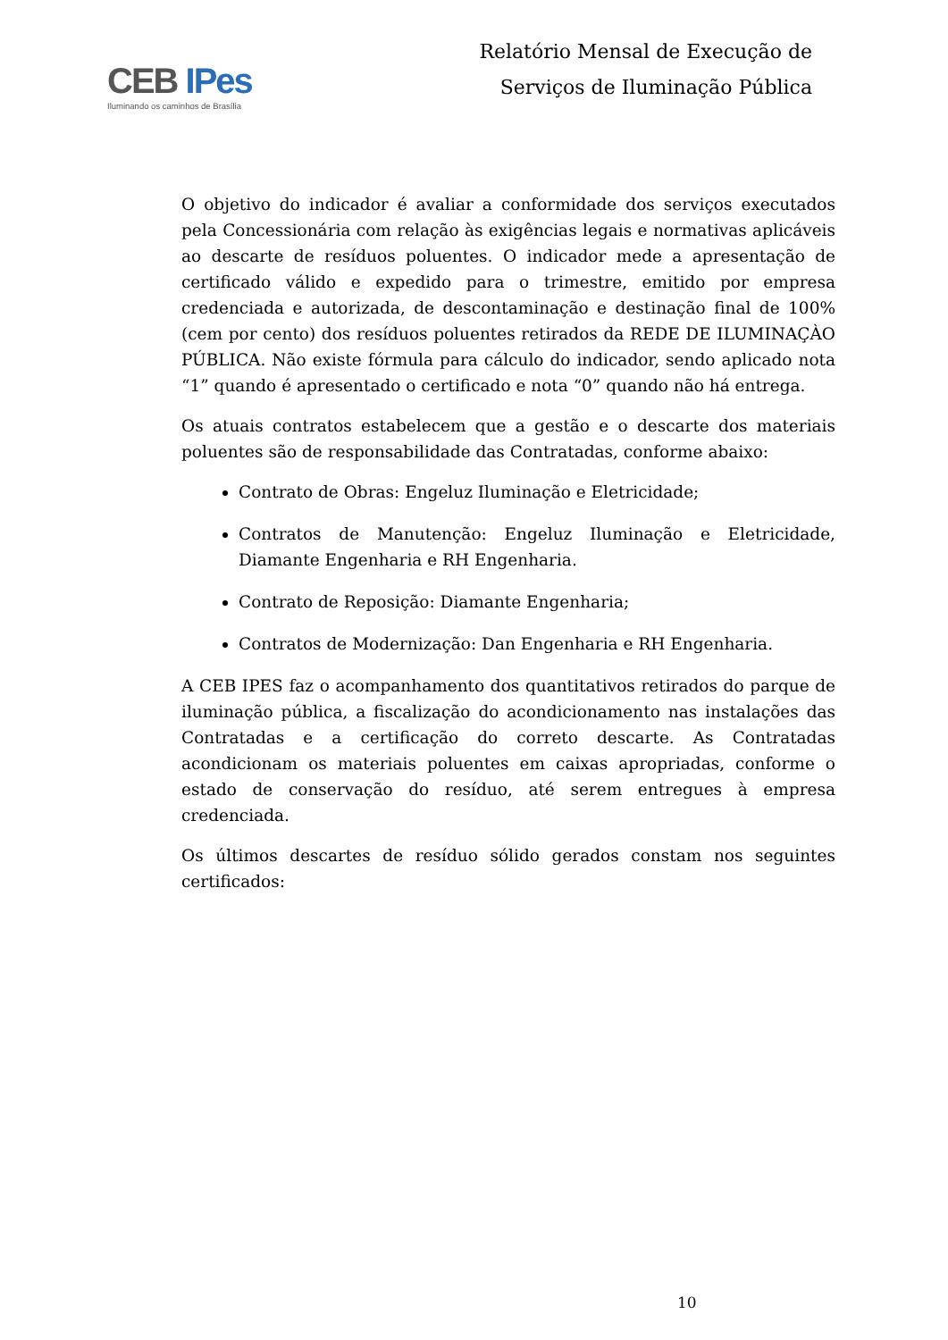CEB IPes
Iluminando os caminhos de Brasília
Relatório Mensal de Execução de
Serviços de Iluminação Pública
O objetivo do indicador é avaliar a conformidade dos serviços executados pela Concessionária com relação às exigências legais e normativas aplicáveis ao descarte de resíduos poluentes. O indicador mede a apresentação de certificado válido e expedido para o trimestre, emitido por empresa credenciada e autorizada, de descontaminação e destinação final de 100% (cem por cento) dos resíduos poluentes retirados da REDE DE ILUMINAÇÀO PÚBLICA. Não existe fórmula para cálculo do indicador, sendo aplicado nota “1” quando é apresentado o certificado e nota “0” quando não há entrega.
Os atuais contratos estabelecem que a gestão e o descarte dos materiais poluentes são de responsabilidade das Contratadas, conforme abaixo:
Contrato de Obras: Engeluz Iluminação e Eletricidade;
Contratos de Manutenção: Engeluz Iluminação e Eletricidade, Diamante Engenharia e RH Engenharia.
Contrato de Reposição: Diamante Engenharia;
Contratos de Modernização: Dan Engenharia e RH Engenharia.
A CEB IPES faz o acompanhamento dos quantitativos retirados do parque de iluminação pública, a fiscalização do acondicionamento nas instalações das Contratadas e a certificação do correto descarte. As Contratadas acondicionam os materiais poluentes em caixas apropriadas, conforme o estado de conservação do resíduo, até serem entregues à empresa credenciada.
Os últimos descartes de resíduo sólido gerados constam nos seguintes certificados:
10